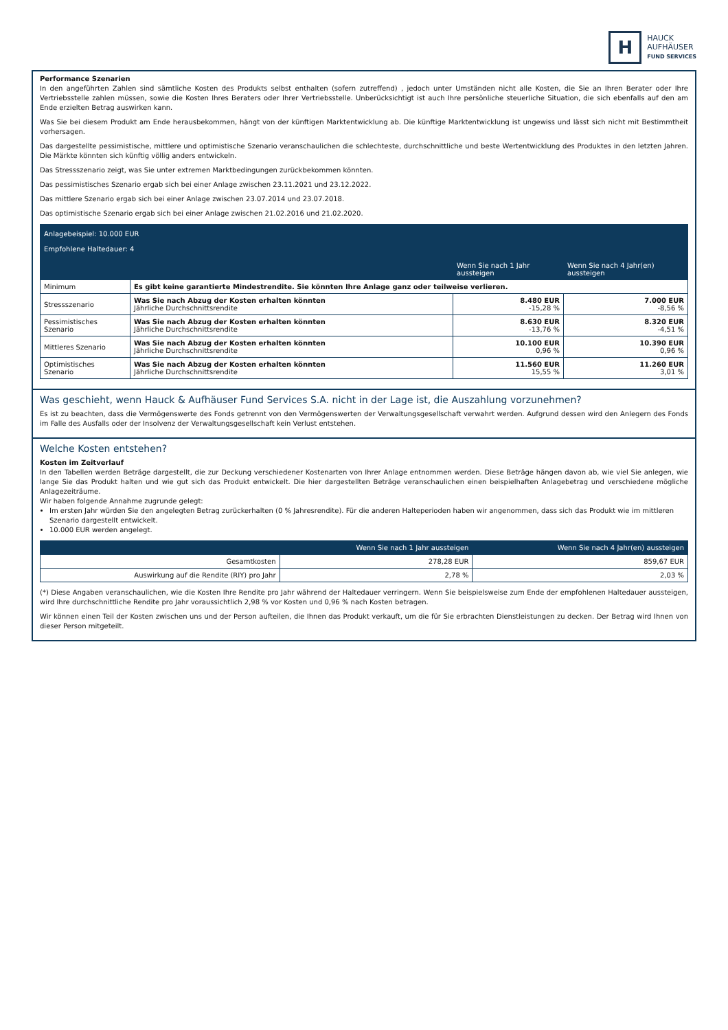H
HAUCK
AUFHÄUSER
FUND SERVICES
Performance Szenarien
In den angeführten Zahlen sind sämtliche Kosten des Produkts selbst enthalten (sofern zutreffend) , jedoch unter Umständen nicht alle Kosten, die Sie an Ihren Berater oder Ihre Vertriebsstelle zahlen müssen, sowie die Kosten Ihres Beraters oder Ihrer Vertriebsstelle. Unberücksichtigt ist auch Ihre persönliche steuerliche Situation, die sich ebenfalls auf den am Ende erzielten Betrag auswirken kann.
Was Sie bei diesem Produkt am Ende herausbekommen, hängt von der künftigen Marktentwicklung ab. Die künftige Marktentwicklung ist ungewiss und lässt sich nicht mit Bestimmtheit vorhersagen.
Das dargestellte pessimistische, mittlere und optimistische Szenario veranschaulichen die schlechteste, durchschnittliche und beste Wertentwicklung des Produktes in den letzten Jahren. Die Märkte könnten sich künftig völlig anders entwickeln.
Das Stressszenario zeigt, was Sie unter extremen Marktbedingungen zurückbekommen könnten.
Das pessimistisches Szenario ergab sich bei einer Anlage zwischen 23.11.2021 und 23.12.2022.
Das mittlere Szenario ergab sich bei einer Anlage zwischen 23.07.2014 und 23.07.2018.
Das optimistische Szenario ergab sich bei einer Anlage zwischen 21.02.2016 und 21.02.2020.
| Anlagebeispiel: 10.000 EUR Empfohlene Haltedauer: 4 | | | |
| | | Wenn Sie nach 1 Jahr aussteigen | Wenn Sie nach 4 Jahr(en) aussteigen |
| Minimum | Es gibt keine garantierte Mindestrendite. Sie könnten Ihre Anlage ganz oder teilweise verlieren. | | |
| Stressszenario | Was Sie nach Abzug der Kosten erhalten könnten Jährliche Durchschnittsrendite | 8.480 EUR -15,28 % | 7.000 EUR -8,56 % |
| Pessimistisches Szenario | Was Sie nach Abzug der Kosten erhalten könnten Jährliche Durchschnittsrendite | 8.630 EUR -13,76 % | 8.320 EUR -4,51 % |
| Mittleres Szenario | Was Sie nach Abzug der Kosten erhalten könnten Jährliche Durchschnittsrendite | 10.100 EUR 0,96 % | 10.390 EUR 0,96 % |
| Optimistisches Szenario | Was Sie nach Abzug der Kosten erhalten könnten Jährliche Durchschnittsrendite | 11.560 EUR 15,55 % | 11.260 EUR 3,01 % |
Was geschieht, wenn Hauck & Aufhäuser Fund Services S.A. nicht in der Lage ist, die Auszahlung vorzunehmen?
Es ist zu beachten, dass die Vermögenswerte des Fonds getrennt von den Vermögenswerten der Verwaltungsgesellschaft verwahrt werden. Aufgrund dessen wird den Anlegern des Fonds im Falle des Ausfalls oder der Insolvenz der Verwaltungsgesellschaft kein Verlust entstehen.
Welche Kosten entstehen?
Kosten im Zeitverlauf
In den Tabellen werden Beträge dargestellt, die zur Deckung verschiedener Kostenarten von Ihrer Anlage entnommen werden. Diese Beträge hängen davon ab, wie viel Sie anlegen, wie lange Sie das Produkt halten und wie gut sich das Produkt entwickelt. Die hier dargestellten Beträge veranschaulichen einen beispielhaften Anlagebetrag und verschiedene mögliche Anlagezeiträume.
Wir haben folgende Annahme zugrunde gelegt:
Im ersten Jahr würden Sie den angelegten Betrag zurückerhalten (0 % Jahresrendite). Für die anderen Halteperioden haben wir angenommen, dass sich das Produkt wie im mittleren Szenario dargestellt entwickelt.
10.000 EUR werden angelegt.
| | Wenn Sie nach 1 Jahr aussteigen | Wenn Sie nach 4 Jahr(en) aussteigen |
| --- | --- | --- |
| Gesamtkosten | 278,28 EUR | 859,67 EUR |
| Auswirkung auf die Rendite (RIY) pro Jahr | 2,78 % | 2,03 % |
(*) Diese Angaben veranschaulichen, wie die Kosten Ihre Rendite pro Jahr während der Haltedauer verringern. Wenn Sie beispielsweise zum Ende der empfohlenen Haltedauer aussteigen, wird Ihre durchschnittliche Rendite pro Jahr voraussichtlich 2,98 % vor Kosten und 0,96 % nach Kosten betragen.
Wir können einen Teil der Kosten zwischen uns und der Person aufteilen, die Ihnen das Produkt verkauft, um die für Sie erbrachten Dienstleistungen zu decken. Der Betrag wird Ihnen von dieser Person mitgeteilt.